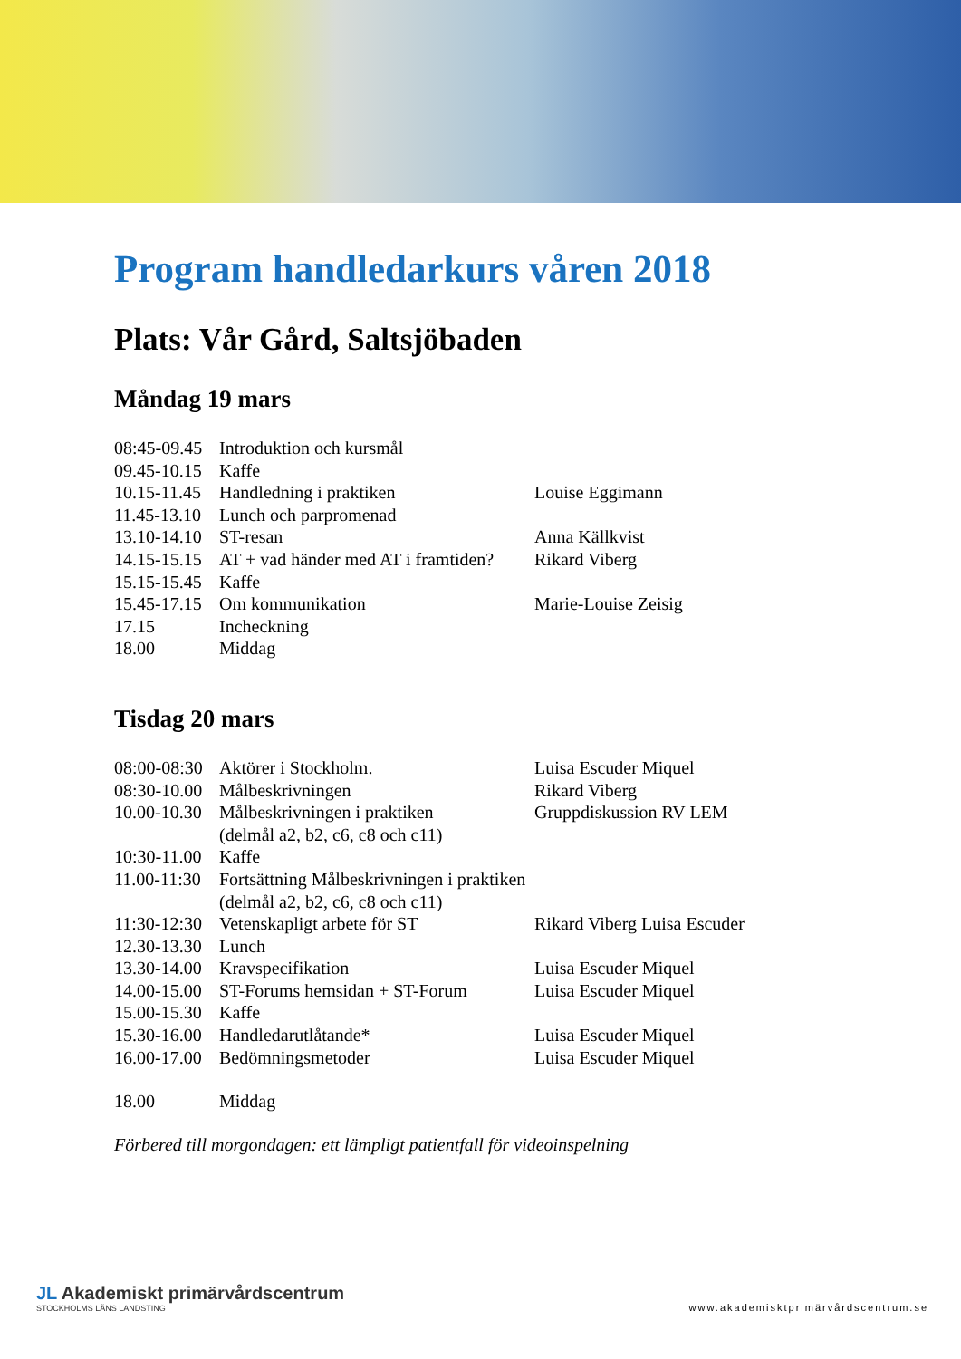Program handledarkurs våren 2018
Plats: Vår Gård, Saltsjöbaden
Måndag 19 mars
| 08:45-09.45 | Introduktion och kursmål | |
| 09.45-10.15 | Kaffe | |
| 10.15-11.45 | Handledning i praktiken | Louise Eggimann |
| 11.45-13.10 | Lunch och parpromenad | |
| 13.10-14.10 | ST-resan | Anna Källkvist |
| 14.15-15.15 | AT + vad händer med AT i framtiden? | Rikard Viberg |
| 15.15-15.45 | Kaffe | |
| 15.45-17.15 | Om kommunikation | Marie-Louise Zeisig |
| 17.15 | Incheckning | |
| 18.00 | Middag | |
Tisdag 20 mars
| 08:00-08:30 | Aktörer i Stockholm. | Luisa Escuder Miquel |
| 08:30-10.00 | Målbeskrivningen | Rikard Viberg |
| 10.00-10.30 | Målbeskrivningen i praktiken (delmål a2, b2, c6, c8 och c11) | Gruppdiskussion RV LEM |
| 10:30-11.00 | Kaffe | |
| 11.00-11:30 | Fortsättning Målbeskrivningen i praktiken (delmål a2, b2, c6, c8 och c11) | |
| 11:30-12:30 | Vetenskapligt arbete för ST | Rikard Viberg Luisa Escuder |
| 12.30-13.30 | Lunch | |
| 13.30-14.00 | Kravspecifikation | Luisa Escuder Miquel |
| 14.00-15.00 | ST-Forums hemsidan + ST-Forum | Luisa Escuder Miquel |
| 15.00-15.30 | Kaffe | |
| 15.30-16.00 | Handledarutlåtande* | Luisa Escuder Miquel |
| 16.00-17.00 | Bedömningsmetoder | Luisa Escuder Miquel |
| 18.00 | Middag | |
Förbered till morgondagen: ett lämpligt patientfall för videoinspelning
JL Akademiskt primärvårdscentrum
STOCKHOLMS LÄNS LANDSTING
www.akademisktprimärvårdscentrum.se